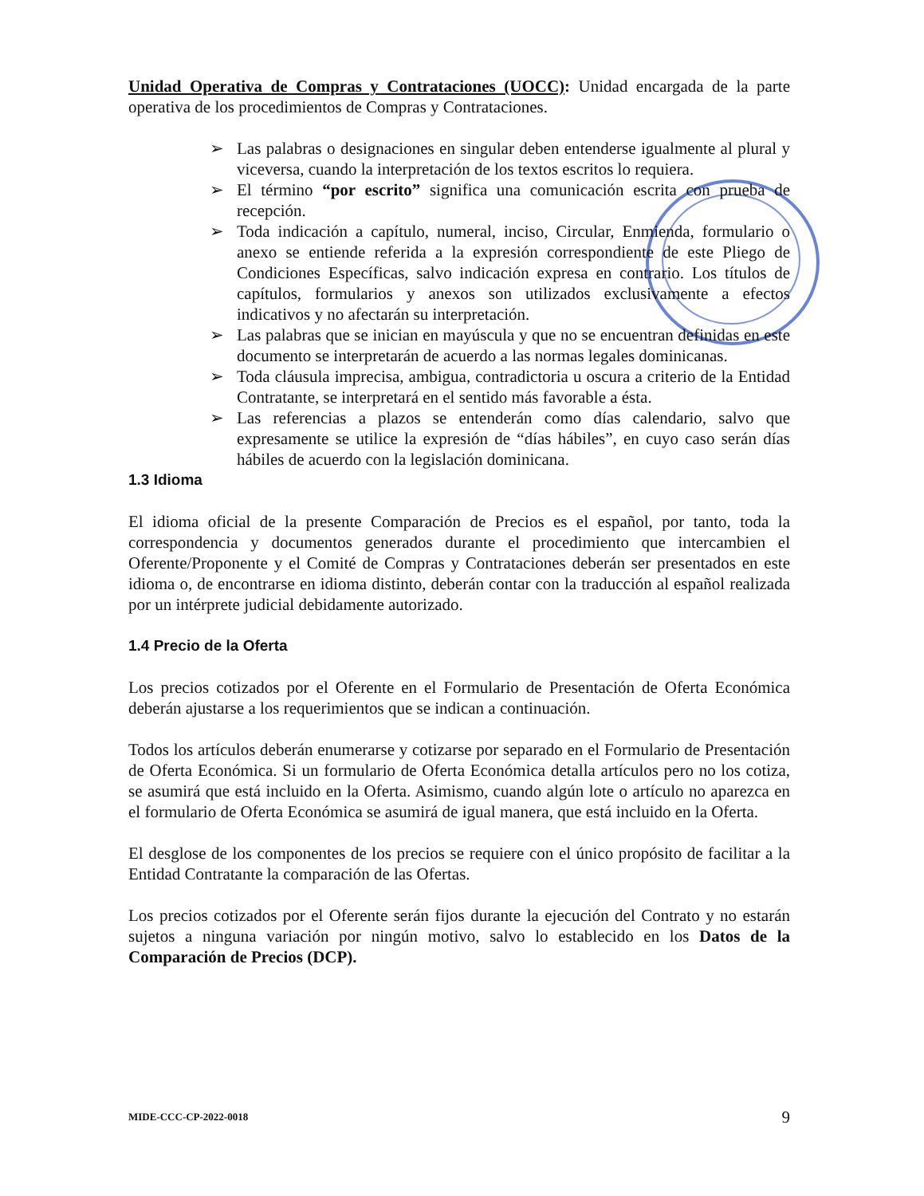Unidad Operativa de Compras y Contrataciones (UOCC): Unidad encargada de la parte operativa de los procedimientos de Compras y Contrataciones.
➢ Las palabras o designaciones en singular deben entenderse igualmente al plural y viceversa, cuando la interpretación de los textos escritos lo requiera.
➢ El término “por escrito” significa una comunicación escrita con prueba de recepción.
➢ Toda indicación a capítulo, numeral, inciso, Circular, Enmienda, formulario o anexo se entiende referida a la expresión correspondiente de este Pliego de Condiciones Específicas, salvo indicación expresa en contrario. Los títulos de capítulos, formularios y anexos son utilizados exclusivamente a efectos indicativos y no afectarán su interpretación.
➢ Las palabras que se inician en mayúscula y que no se encuentran definidas en este documento se interpretarán de acuerdo a las normas legales dominicanas.
➢ Toda cláusula imprecisa, ambigua, contradictoria u oscura a criterio de la Entidad Contratante, se interpretará en el sentido más favorable a ésta.
➢ Las referencias a plazos se entenderán como días calendario, salvo que expresamente se utilice la expresión de “días hábiles”, en cuyo caso serán días hábiles de acuerdo con la legislación dominicana.
1.3 Idioma
El idioma oficial de la presente Comparación de Precios es el español, por tanto, toda la correspondencia y documentos generados durante el procedimiento que intercambien el Oferente/Proponente y el Comité de Compras y Contrataciones deberán ser presentados en este idioma o, de encontrarse en idioma distinto, deberán contar con la traducción al español realizada por un intérprete judicial debidamente autorizado.
1.4 Precio de la Oferta
Los precios cotizados por el Oferente en el Formulario de Presentación de Oferta Económica deberán ajustarse a los requerimientos que se indican a continuación.
Todos los artículos deberán enumerarse y cotizarse por separado en el Formulario de Presentación de Oferta Económica. Si un formulario de Oferta Económica detalla artículos pero no los cotiza, se asumirá que está incluido en la Oferta. Asimismo, cuando algún lote o artículo no aparezca en el formulario de Oferta Económica se asumirá de igual manera, que está incluido en la Oferta.
El desglose de los componentes de los precios se requiere con el único propósito de facilitar a la Entidad Contratante la comparación de las Ofertas.
Los precios cotizados por el Oferente serán fijos durante la ejecución del Contrato y no estarán sujetos a ninguna variación por ningún motivo, salvo lo establecido en los Datos de la Comparación de Precios (DCP).
MIDE-CCC-CP-2022-0018 9